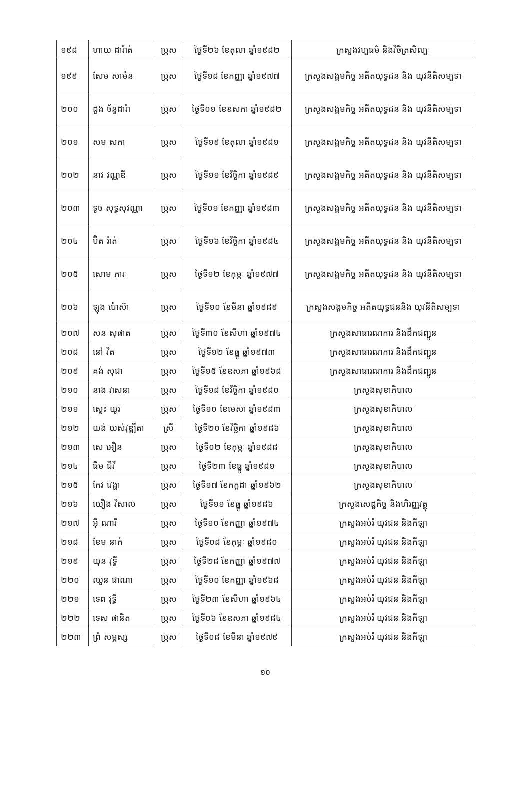| ១៩៨ | ហាយ ដារ៉ាត់ | ប្រុស | ថ្ងៃទី២៦ ខែតុលា ឆ្នាំ១៩៨២ | ក្រសួងវប្បធម៌ និងវិចិត្រសិល្បៈ |
| ១៩៩ | សែម សាម៉ន | ប្រុស | ថ្ងៃទី១៨ ខែកញ្ញា ឆ្នាំ១៩៧៧ | ក្រសួងសង្គមកិច្ច អតីតយុទ្ធជន និង យុវនីតិសម្បទា |
| ២០០ | ដួង ច័ន្ទដារ៉ា | ប្រុស | ថ្ងៃទី០១ ខែឧសភា ឆ្នាំ១៩៨២ | ក្រសួងសង្គមកិច្ច អតីតយុទ្ធជន និង យុវនីតិសម្បទា |
| ២០១ | សម សភា | ប្រុស | ថ្ងៃទី១៩ ខែតុលា ឆ្នាំ១៩៨១ | ក្រសួងសង្គមកិច្ច អតីតយុទ្ធជន និង យុវនីតិសម្បទា |
| ២០២ | នាវ វណ្ណឌី | ប្រុស | ថ្ងៃទី១១ ខែវិច្ឆិកា ឆ្នាំ១៩៨៩ | ក្រសួងសង្គមកិច្ច អតីតយុទ្ធជន និង យុវនីតិសម្បទា |
| ២០៣ | ទូច សុទ្ធសុវណ្ណា | ប្រុស | ថ្ងៃទី០១ ខែកញ្ញា ឆ្នាំ១៩៨៣ | ក្រសួងសង្គមកិច្ច អតីតយុទ្ធជន និង យុវនីតិសម្បទា |
| ២០៤ | ប៊ិត រ៉ាត់ | ប្រុស | ថ្ងៃទី១៦ ខែវិច្ឆិកា ឆ្នាំ១៩៨៤ | ក្រសួងសង្គមកិច្ច អតីតយុទ្ធជន និង យុវនីតិសម្បទា |
| ២០៥ | សោម ភារៈ | ប្រុស | ថ្ងៃទី១២ ខែកុម្ភៈ ឆ្នាំ១៩៧៧ | ក្រសួងសង្គមកិច្ច អតីតយុទ្ធជន និង យុវនីតិសម្បទា |
| ២០៦ | ឡុង ប៉ោស៊ា | ប្រុស | ថ្ងៃទី១០ ខែមីនា ឆ្នាំ១៩៨៩ | ក្រសួងសង្គមកិច្ច អតីតយុទ្ធជននិង យុវនីតិសម្បទា |
| ២០៧ | សន សុផាត | ប្រុស | ថ្ងៃទី៣០ ខែសីហា ឆ្នាំ១៩៧៤ | ក្រសួងសាធារណការ និងដឹកជញ្ជូន |
| ២០៨ | នៅ វិត | ប្រុស | ថ្ងៃទី១២ ខែធ្នូ ឆ្នាំ១៩៧៣ | ក្រសួងសាធារណការ និងដឹកជញ្ជូន |
| ២០៩ | គង់ សុជា | ប្រុស | ថ្ងៃទី១៥ ខែឧសភា ឆ្នាំ១៩៦៨ | ក្រសួងសាធារណការ និងដឹកជញ្ជូន |
| ២១០ | នាង វាសនា | ប្រុស | ថ្ងៃទី១៨ ខែវិច្ឆិកា ឆ្នាំ១៩៨០ | ក្រសួងសុខាភិបាល |
| ២១១ | ស្លេះ យូរ | ប្រុស | ថ្ងៃទី១០ ខែមេសា ឆ្នាំ១៩៨៣ | ក្រសួងសុខាភិបាល |
| ២១២ | យង់ យស់វុឌ្ឍីតា | ស្រី | ថ្ងៃទី២០ ខែវិច្ឆិកា ឆ្នាំ១៩៨៦ | ក្រសួងសុខាភិបាល |
| ២១៣ | សេ អឿន | ប្រុស | ថ្ងៃទី០២ ខែកុម្ភៈ ឆ្នាំ១៩៨៨ | ក្រសួងសុខាភិបាល |
| ២១៤ | ធឹម ជីវី | ប្រុស | ថ្ងៃទី២៣ ខែធ្នូ ឆ្នាំ១៩៨១ | ក្រសួងសុខាភិបាល |
| ២១៥ | កែវ វេង្ហា | ប្រុស | ថ្ងៃទី១៧ ខែកក្កដា ឆ្នាំ១៩៦២ | ក្រសួងសុខាភិបាល |
| ២១៦ | យឿង វិសាល | ប្រុស | ថ្ងៃទី១១ ខែធ្នូ ឆ្នាំ១៩៨៦ | ក្រសួងសេដ្ឋកិច្ច និងហិរញ្ញវត្ថុ |
| ២១៧ | អ៊ី ណារី | ប្រុស | ថ្ងៃទី១០ ខែកញ្ញា ឆ្នាំ១៩៧៤ | ក្រសួងអប់រំ យុវជន និងកីឡា |
| ២១៨ | ខែម នាក់ | ប្រុស | ថ្ងៃទី០៨ ខែកុម្ភៈ ឆ្នាំ១៩៨០ | ក្រសួងអប់រំ យុវជន និងកីឡា |
| ២១៩ | យុន វុទ្ធី | ប្រុស | ថ្ងៃទី២៨ ខែកញ្ញា ឆ្នាំ១៩៧៧ | ក្រសួងអប់រំ យុវជន និងកីឡា |
| ២២០ | ឈួន ផាណា | ប្រុស | ថ្ងៃទី១០ ខែកញ្ញា ឆ្នាំ១៩៦៨ | ក្រសួងអប់រំ យុវជន និងកីឡា |
| ២២១ | ទេព វុទ្ធី | ប្រុស | ថ្ងៃទី២៣ ខែសីហា ឆ្នាំ១៩៦៤ | ក្រសួងអប់រំ យុវជន និងកីឡា |
| ២២២ | ទេស ផានិត | ប្រុស | ថ្ងៃទី០៦ ខែឧសភា ឆ្នាំ១៩៨៤ | ក្រសួងអប់រំ យុវជន និងកីឡា |
| ២២៣ | ព្រំ សម្ភស្ស | ប្រុស | ថ្ងៃទី០៨ ខែមីនា ឆ្នាំ១៩៧៩ | ក្រសួងអប់រំ យុវជន និងកីឡា |
១០